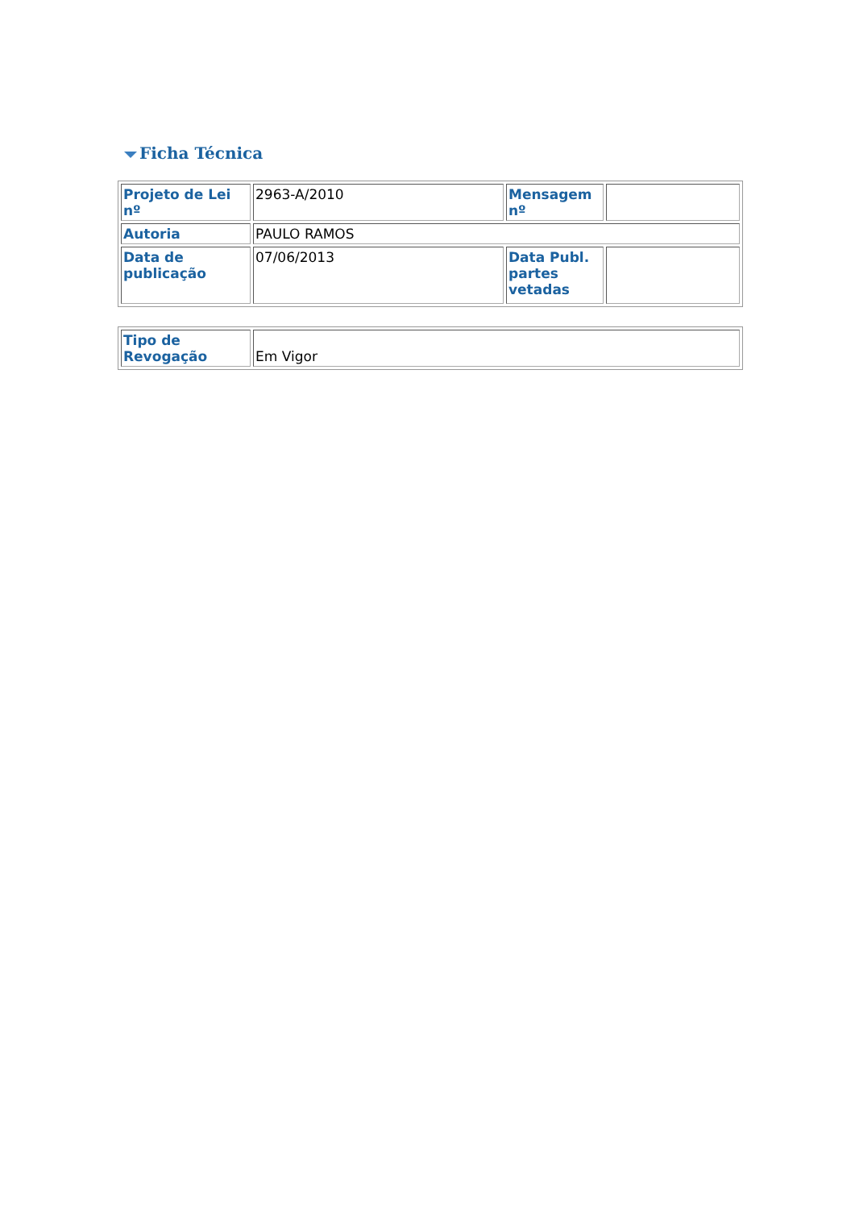Ficha Técnica
| Projeto de Lei nº | 2963-A/2010 | Mensagem nº | |
| Autoria | PAULO RAMOS | | |
| Data de publicação | 07/06/2013 | Data Publ. partes vetadas | |
| Tipo de Revogação | Em Vigor |